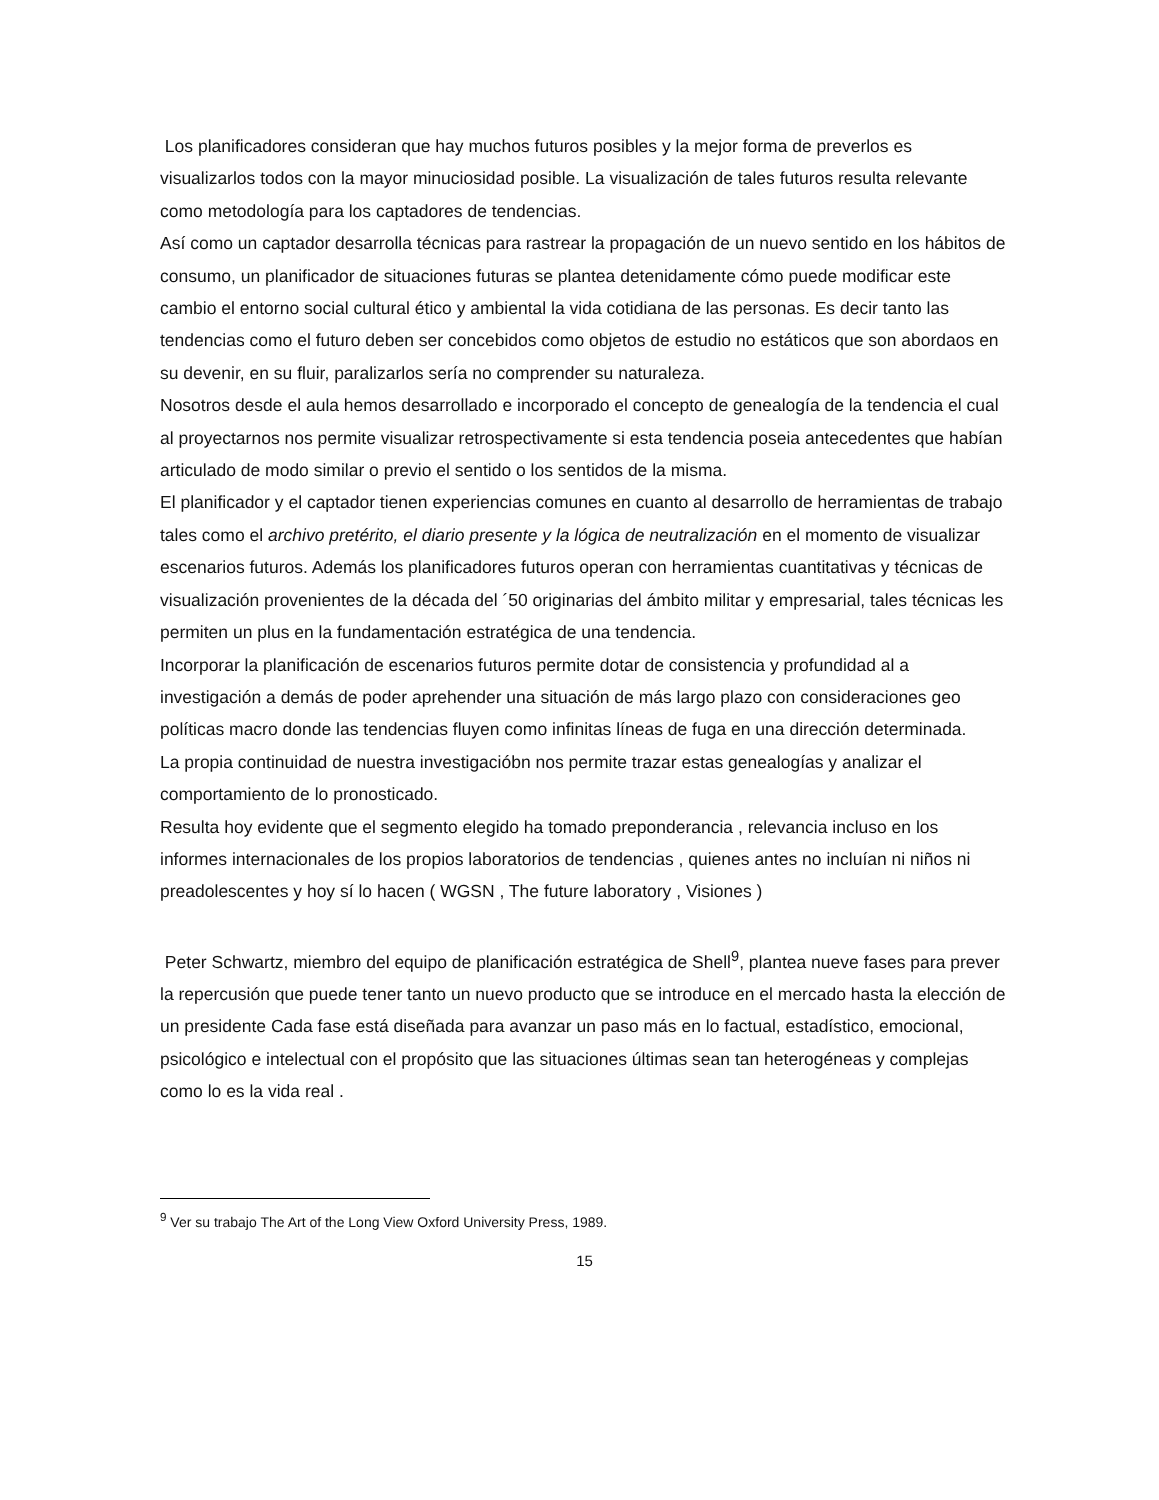Los planificadores consideran que hay muchos futuros posibles y la mejor forma de preverlos es visualizarlos todos con la mayor minuciosidad posible. La visualización de tales futuros resulta relevante como metodología para los captadores de tendencias.
Así como un captador desarrolla técnicas para rastrear la propagación de un nuevo sentido en los hábitos de consumo, un planificador de situaciones futuras se plantea detenidamente cómo puede modificar este cambio el entorno social cultural ético y ambiental la vida cotidiana de las personas. Es decir tanto las tendencias como el futuro deben ser concebidos como objetos de estudio no estáticos que son abordaos en su devenir, en su fluir, paralizarlos sería no comprender su naturaleza.
Nosotros desde el aula hemos desarrollado e incorporado el concepto de genealogía de la tendencia el cual al proyectarnos nos permite visualizar retrospectivamente si esta tendencia poseia antecedentes que habían articulado de modo similar o previo el sentido o los sentidos de la misma.
El planificador y el captador tienen experiencias comunes en cuanto al desarrollo de herramientas de trabajo tales como el archivo pretérito, el diario presente y la lógica de neutralización en el momento de visualizar escenarios futuros. Además los planificadores futuros operan con herramientas cuantitativas y técnicas de visualización provenientes de la década del ´50 originarias del ámbito militar y empresarial, tales técnicas les permiten un plus en la fundamentación estratégica de una tendencia.
Incorporar la planificación de escenarios futuros permite dotar de consistencia y profundidad al a investigación a demás de poder aprehender una situación de más largo plazo con consideraciones geo políticas macro donde las tendencias fluyen como infinitas líneas de fuga en una dirección determinada.
La propia continuidad de nuestra investigacióbn nos permite trazar estas genealogías y analizar el comportamiento de lo pronosticado.
Resulta hoy evidente que el segmento elegido ha tomado preponderancia , relevancia incluso en los informes internacionales de los propios laboratorios de tendencias , quienes antes no incluían ni niños ni preadolescentes y hoy sí lo hacen ( WGSN , The future laboratory , Visiones )
Peter Schwartz, miembro del equipo de planificación estratégica de Shell<sup>9</sup>, plantea nueve fases para prever la repercusión que puede tener tanto un nuevo producto que se introduce en el mercado hasta la elección de un presidente Cada fase está diseñada para avanzar un paso más en lo factual, estadístico, emocional, psicológico e intelectual con el propósito que las situaciones últimas sean tan heterogéneas y complejas como lo es la vida real .
<sup>9</sup> Ver su trabajo The Art of the Long View Oxford University Press, 1989.
15